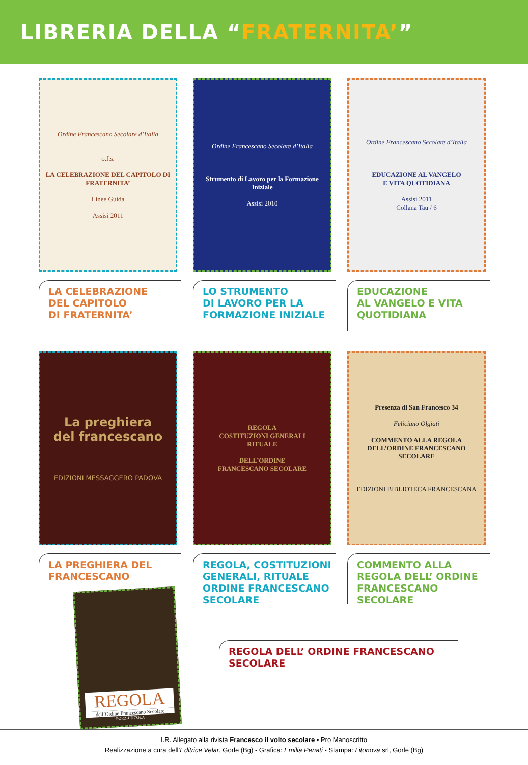LIBRERIA DELLA “FRATERNITA’”
Ordine Francescano Secolare d’Italia
o.f.s.
LA CELEBRAZIONE DEL CAPITOLO DI FRATERNITA’
Linee Guida
Assisi 2011
LA CELEBRAZIONE
DEL CAPITOLO
DI FRATERNITA’
Ordine Francescano Secolare d’Italia
Strumento di Lavoro per la Formazione Iniziale
Assisi 2010
LO STRUMENTO
DI LAVORO PER LA
FORMAZIONE INIZIALE
Ordine Francescano Secolare d’Italia
EDUCAZIONE AL VANGELO
E VITA QUOTIDIANA
Assisi 2011
Collana Tau / 6
EDUCAZIONE
AL VANGELO E VITA
QUOTIDIANA
La preghiera
del francescano
EDIZIONI MESSAGGERO PADOVA
LA PREGHIERA DEL
FRANCESCANO
REGOLA
COSTITUZIONI GENERALI
RITUALE
DELL’ORDINE
FRANCESCANO SECOLARE
REGOLA, COSTITUZIONI
GENERALI, RITUALE
ORDINE FRANCESCANO
SECOLARE
Presenza di San Francesco 34
Feliciano Olgiati
COMMENTO ALLA REGOLA DELL’ORDINE FRANCESCANO SECOLARE
EDIZIONI BIBLIOTECA FRANCESCANA
COMMENTO ALLA
REGOLA DELL’ ORDINE
FRANCESCANO
SECOLARE
REGOLA
dell’Ordine Francescano Secolare
PORZIUNCOLA
REGOLA DELL’ ORDINE FRANCESCANO
SECOLARE
I.R. Allegato alla rivista Francesco il volto secolare • Pro Manoscritto
Realizzazione a cura dell’Editrice Velar, Gorle (Bg) - Grafica: Emilia Penati - Stampa: Litonova srl, Gorle (Bg)